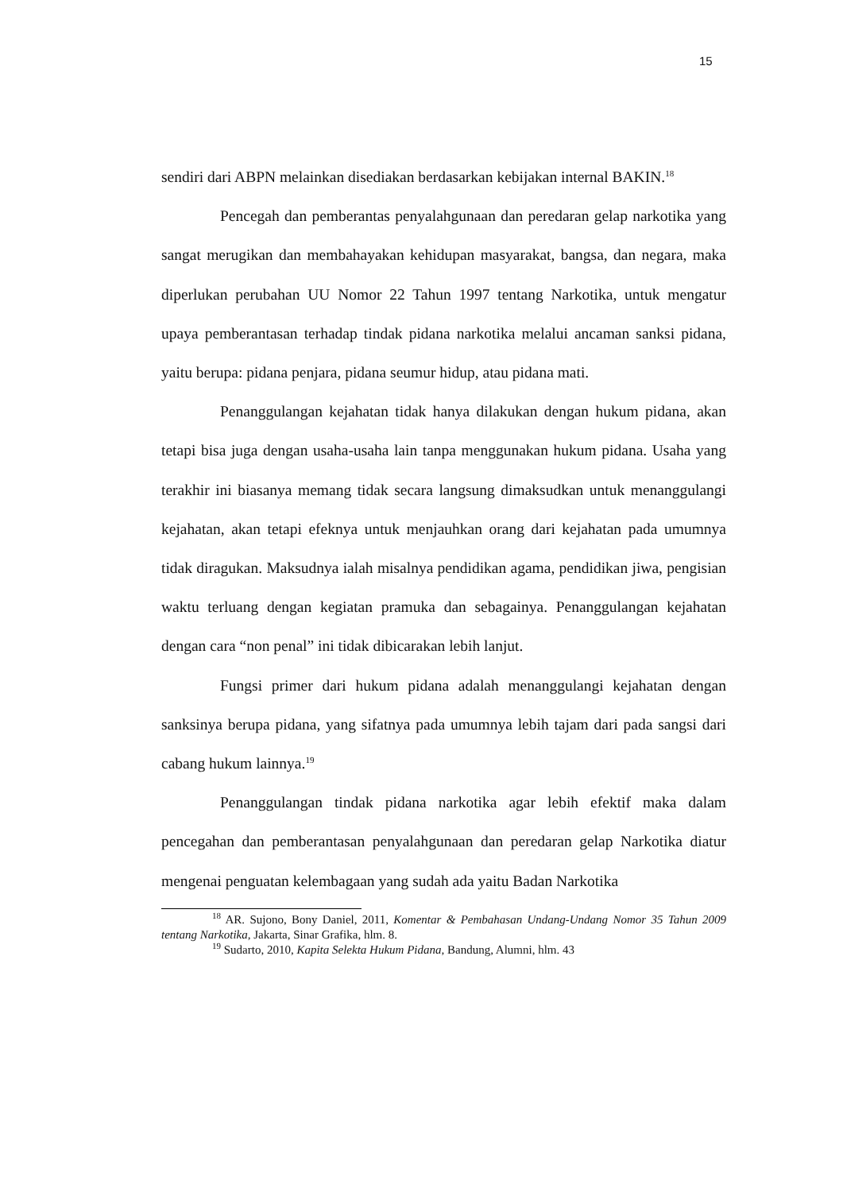15
sendiri dari ABPN melainkan disediakan berdasarkan kebijakan internal BAKIN.<sup>18</sup>
Pencegah dan pemberantas penyalahgunaan dan peredaran gelap narkotika yang sangat merugikan dan membahayakan kehidupan masyarakat, bangsa, dan negara, maka diperlukan perubahan UU Nomor 22 Tahun 1997 tentang Narkotika, untuk mengatur upaya pemberantasan terhadap tindak pidana narkotika melalui ancaman sanksi pidana, yaitu berupa: pidana penjara, pidana seumur hidup, atau pidana mati.
Penanggulangan kejahatan tidak hanya dilakukan dengan hukum pidana, akan tetapi bisa juga dengan usaha-usaha lain tanpa menggunakan hukum pidana. Usaha yang terakhir ini biasanya memang tidak secara langsung dimaksudkan untuk menanggulangi kejahatan, akan tetapi efeknya untuk menjauhkan orang dari kejahatan pada umumnya tidak diragukan. Maksudnya ialah misalnya pendidikan agama, pendidikan jiwa, pengisian waktu terluang dengan kegiatan pramuka dan sebagainya. Penanggulangan kejahatan dengan cara “non penal” ini tidak dibicarakan lebih lanjut.
Fungsi primer dari hukum pidana adalah menanggulangi kejahatan dengan sanksinya berupa pidana, yang sifatnya pada umumnya lebih tajam dari pada sangsi dari cabang hukum lainnya.<sup>19</sup>
Penanggulangan tindak pidana narkotika agar lebih efektif maka dalam pencegahan dan pemberantasan penyalahgunaan dan peredaran gelap Narkotika diatur mengenai penguatan kelembagaan yang sudah ada yaitu Badan Narkotika
<sup>18</sup> AR. Sujono, Bony Daniel, 2011, Komentar & Pembahasan Undang-Undang Nomor 35 Tahun 2009 tentang Narkotika, Jakarta, Sinar Grafika, hlm. 8.
<sup>19</sup> Sudarto, 2010, Kapita Selekta Hukum Pidana, Bandung, Alumni, hlm. 43